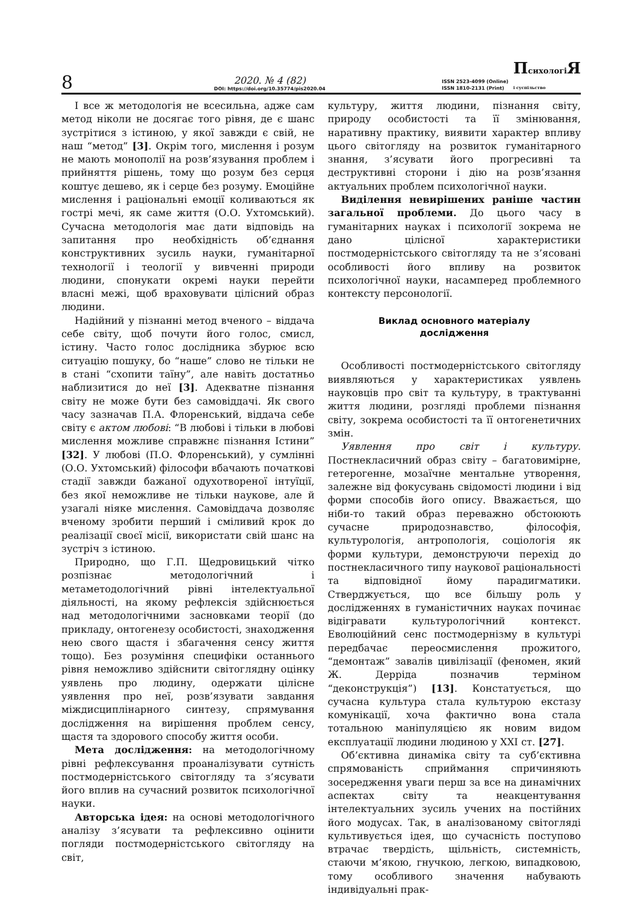8
2020. № 4 (82)
DOI: https://doi.org/10.35774/pis2020.04
ISSN 2523-4099 (Online)
ISSN 1810-2131 (Print)
Психологі Я
і суспільство
І все ж методологія не всесильна, адже сам метод ніколи не досягає того рівня, де є шанс зустрітися з істиною, у якої завжди є свій, не наш “метод” [3]. Окрім того, мислення і розум не мають монополії на розв’язування проблем і прийняття рішень, тому що розум без серця коштує дешево, як і серце без розуму. Емоційне мислення і раціональні емоції коливаються як гострі мечі, як саме життя (О.О. Ухтомський). Сучасна методологія має дати відповідь на запитання про необхідність об’єднання конструктивних зусиль науки, гуманітарної технології і теології у вивченні природи людини, спонукати окремі науки перейти власні межі, щоб враховувати цілісний образ людини.
Надійний у пізнанні метод вченого – віддача себе світу, щоб почути його голос, смисл, істину. Часто голос дослідника збурює всю ситуацію пошуку, бо “наше” слово не тільки не в стані “схопити таїну”, але навіть достатньо наблизитися до неї [3]. Адекватне пізнання світу не може бути без самовіддачі. Як свого часу зазначав П.А. Флоренський, віддача себе світу є актом любові: “В любові і тільки в любові мислення можливе справжнє пізнання Істини” [32]. У любові (П.О. Флоренський), у сумлінні (О.О. Ухтомський) філософи вбачають початкові стадії завжди бажаної одухотвореної інтуїції, без якої неможливе не тільки наукове, але й узагалі ніяке мислення. Самовіддача дозволяє вченому зробити перший і сміливий крок до реалізації своєї місії, використати свій шанс на зустріч з істиною.
Природно, що Г.П. Щедровицький чітко розпізнає методологічний і метаметодологічний рівні інтелектуальної діяльності, на якому рефлексія здійснюється над методологічними засновками теорії (до прикладу, онтогенезу особистості, знаходження нею свого щастя і збагачення сенсу життя тощо). Без розуміння специфіки останнього рівня неможливо здійснити світоглядну оцінку уявлень про людину, одержати цілісне уявлення про неї, розв’язувати завдання міждисциплінарного синтезу, спрямування дослідження на вирішення проблем сенсу, щастя та здорового способу життя особи.
Мета дослідження: на методологічному рівні рефлексування проаналізувати сутність постмодерністського світогляду та з’ясувати його вплив на сучасний розвиток психологічної науки.
Авторська ідея: на основі методологічного аналізу з’ясувати та рефлексивно оцінити погляди постмодерністського світогляду на світ,
культуру, життя людини, пізнання світу, природу особистості та її змінювання, наративну практику, виявити характер впливу цього світогляду на розвиток гуманітарного знання, з’ясувати його прогресивні та деструктивні сторони і дію на розв’язання актуальних проблем психологічної науки.
Виділення невирішених раніше частин загальної проблеми. До цього часу в гуманітарних науках і психології зокрема не дано цілісної характеристики постмодерністського світогляду та не з’ясовані особливості його впливу на розвиток психологічної науки, насамперед проблемного контексту персонології.
Виклад основного матеріалу
дослідження
Особливості постмодерністського світогляду виявляються у характеристиках уявлень науковців про світ та культуру, в трактуванні життя людини, розгляді проблеми пізнання світу, зокрема особистості та її онтогенетичних змін.
Уявлення про світ і культуру. Постнекласичний образ світу – багатовимірне, гетерогенне, мозаїчне ментальне утворення, залежне від фокусувань свідомості людини і від форми способів його опису. Вважається, що ніби-то такий образ переважно обстоюють сучасне природознавство, філософія, культурологія, антропологія, соціологія як форми культури, демонструючи перехід до постнекласичного типу наукової раціональності та відповідної йому парадигматики. Стверджується, що все більшу роль у дослідженнях в гуманістичних науках починає відігравати культурологічний контекст. Еволюційний сенс постмодернізму в культурі передбачає переосмислення прожитого, “демонтаж” завалів цивілізації (феномен, який Ж. Дерріда позначив терміном “деконструкція”) [13]. Констатується, що сучасна культура стала культурою екстазу комунікації, хоча фактично вона стала тотальною маніпуляцією як новим видом експлуатації людини людиною у ХХІ ст. [27].
Об’єктивна динаміка світу та суб’єктивна спрямованість сприймання спричиняють зосередження уваги перш за все на динамічних аспектах світу та неакцентування інтелектуальних зусиль учених на постійних його модусах. Так, в аналізованому світогляді культивується ідея, що сучасність поступово втрачає твердість, щільність, системність, стаючи м’якою, гнучкою, легкою, випадковою, тому особливого значення набувають індивідуальні прак-